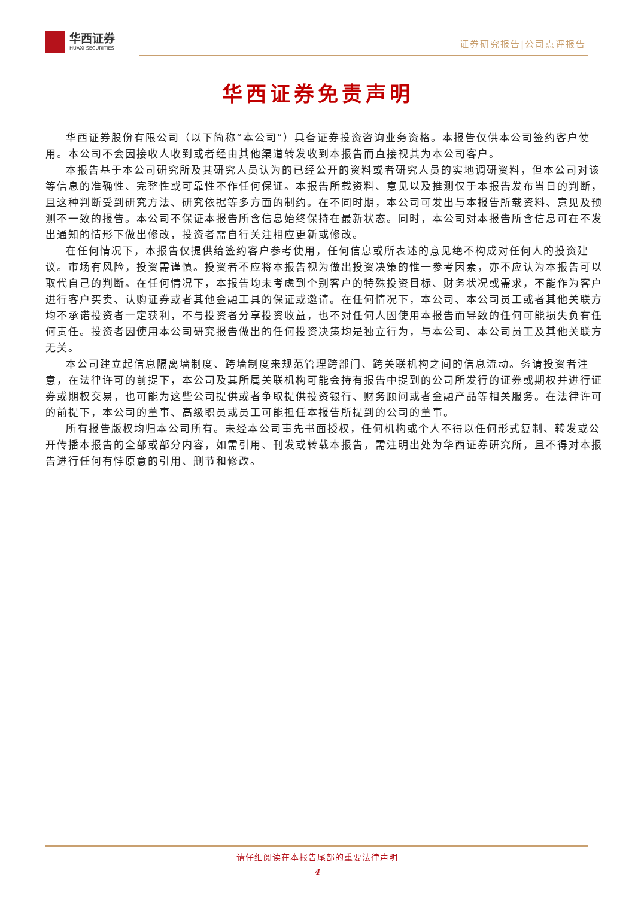华西证券
HUAXI SECURITIES
证券研究报告|公司点评报告
华西证券免责声明
华西证券股份有限公司（以下简称“本公司”）具备证券投资咨询业务资格。本报告仅供本公司签约客户使用。本公司不会因接收人收到或者经由其他渠道转发收到本报告而直接视其为本公司客户。
本报告基于本公司研究所及其研究人员认为的已经公开的资料或者研究人员的实地调研资料，但本公司对该等信息的准确性、完整性或可靠性不作任何保证。本报告所载资料、意见以及推测仅于本报告发布当日的判断，且这种判断受到研究方法、研究依据等多方面的制约。在不同时期，本公司可发出与本报告所载资料、意见及预测不一致的报告。本公司不保证本报告所含信息始终保持在最新状态。同时，本公司对本报告所含信息可在不发出通知的情形下做出修改，投资者需自行关注相应更新或修改。
在任何情况下，本报告仅提供给签约客户参考使用，任何信息或所表述的意见绝不构成对任何人的投资建议。市场有风险，投资需谨慎。投资者不应将本报告视为做出投资决策的惟一参考因素，亦不应认为本报告可以取代自己的判断。在任何情况下，本报告均未考虑到个别客户的特殊投资目标、财务状况或需求，不能作为客户进行客户买卖、认购证券或者其他金融工具的保证或邀请。在任何情况下，本公司、本公司员工或者其他关联方均不承诺投资者一定获利，不与投资者分享投资收益，也不对任何人因使用本报告而导致的任何可能损失负有任何责任。投资者因使用本公司研究报告做出的任何投资决策均是独立行为，与本公司、本公司员工及其他关联方无关。
本公司建立起信息隔离墙制度、跨墙制度来规范管理跨部门、跨关联机构之间的信息流动。务请投资者注意，在法律许可的前提下，本公司及其所属关联机构可能会持有报告中提到的公司所发行的证券或期权并进行证券或期权交易，也可能为这些公司提供或者争取提供投资银行、财务顾问或者金融产品等相关服务。在法律许可的前提下，本公司的董事、高级职员或员工可能担任本报告所提到的公司的董事。
所有报告版权均归本公司所有。未经本公司事先书面授权，任何机构或个人不得以任何形式复制、转发或公开传播本报告的全部或部分内容，如需引用、刊发或转载本报告，需注明出处为华西证券研究所，且不得对本报告进行任何有悖原意的引用、删节和修改。
请仔细阅读在本报告尾部的重要法律声明
4